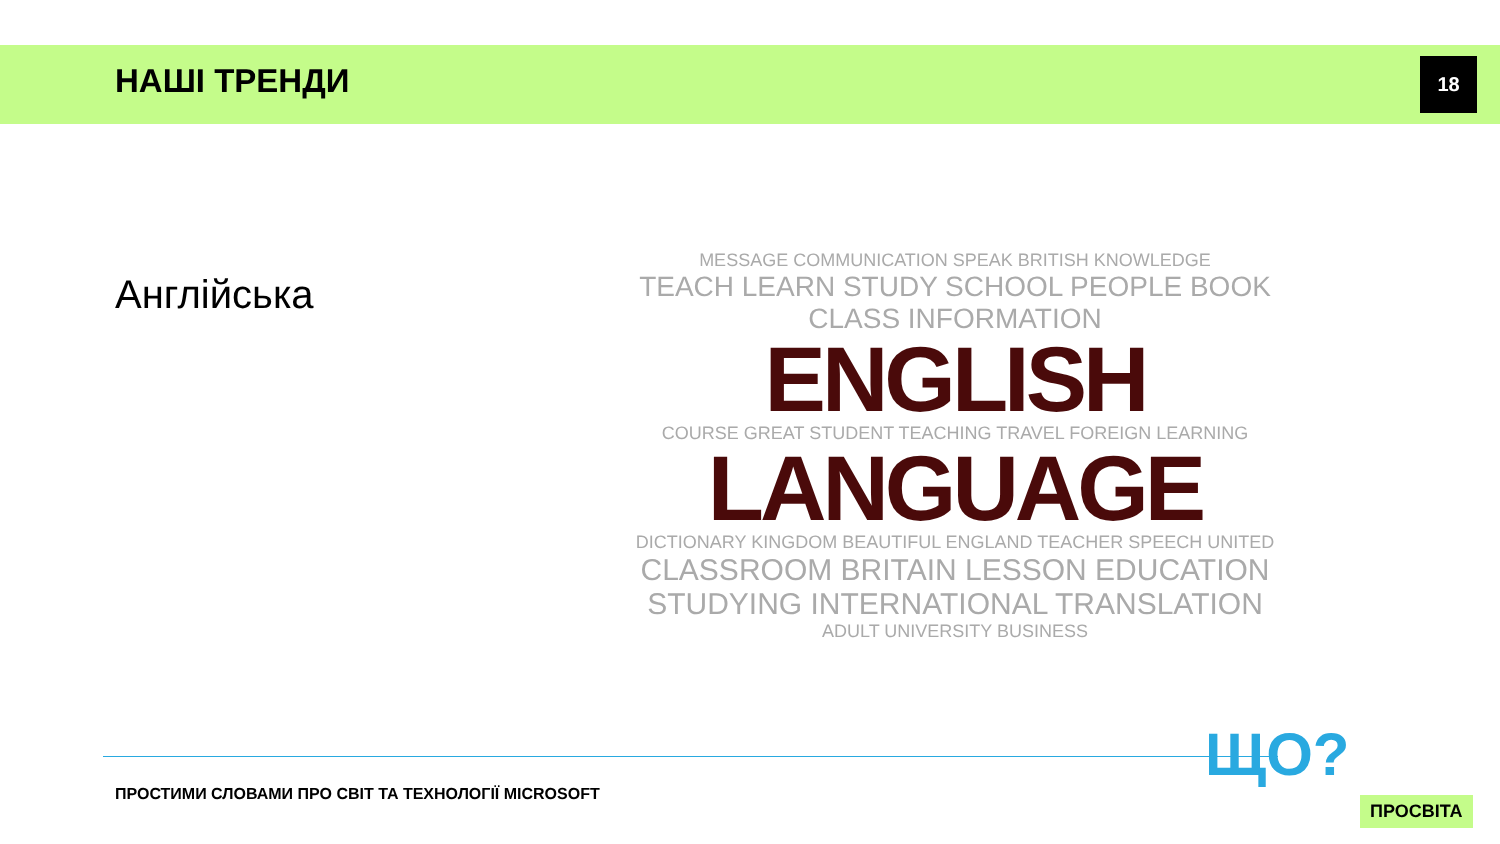НАШІ ТРЕНДИ 18
Англійська
MESSAGE COMMUNICATION SPEAK BRITISH KNOWLEDGE
TEACH LEARN STUDY SCHOOL PEOPLE BOOK CLASS INFORMATION
ENGLISH
COURSE GREAT STUDENT TEACHING TRAVEL FOREIGN LEARNING
LANGUAGE
DICTIONARY KINGDOM BEAUTIFUL ENGLAND TEACHER SPEECH UNITED
CLASSROOM BRITAIN LESSON EDUCATION STUDYING INTERNATIONAL TRANSLATION
ADULT UNIVERSITY BUSINESS
ПРОСТИМИ СЛОВАМИ ПРО СВІТ ТА ТЕХНОЛОГІЇ MICROSOFT
ЩО?
ПРОСВІТА